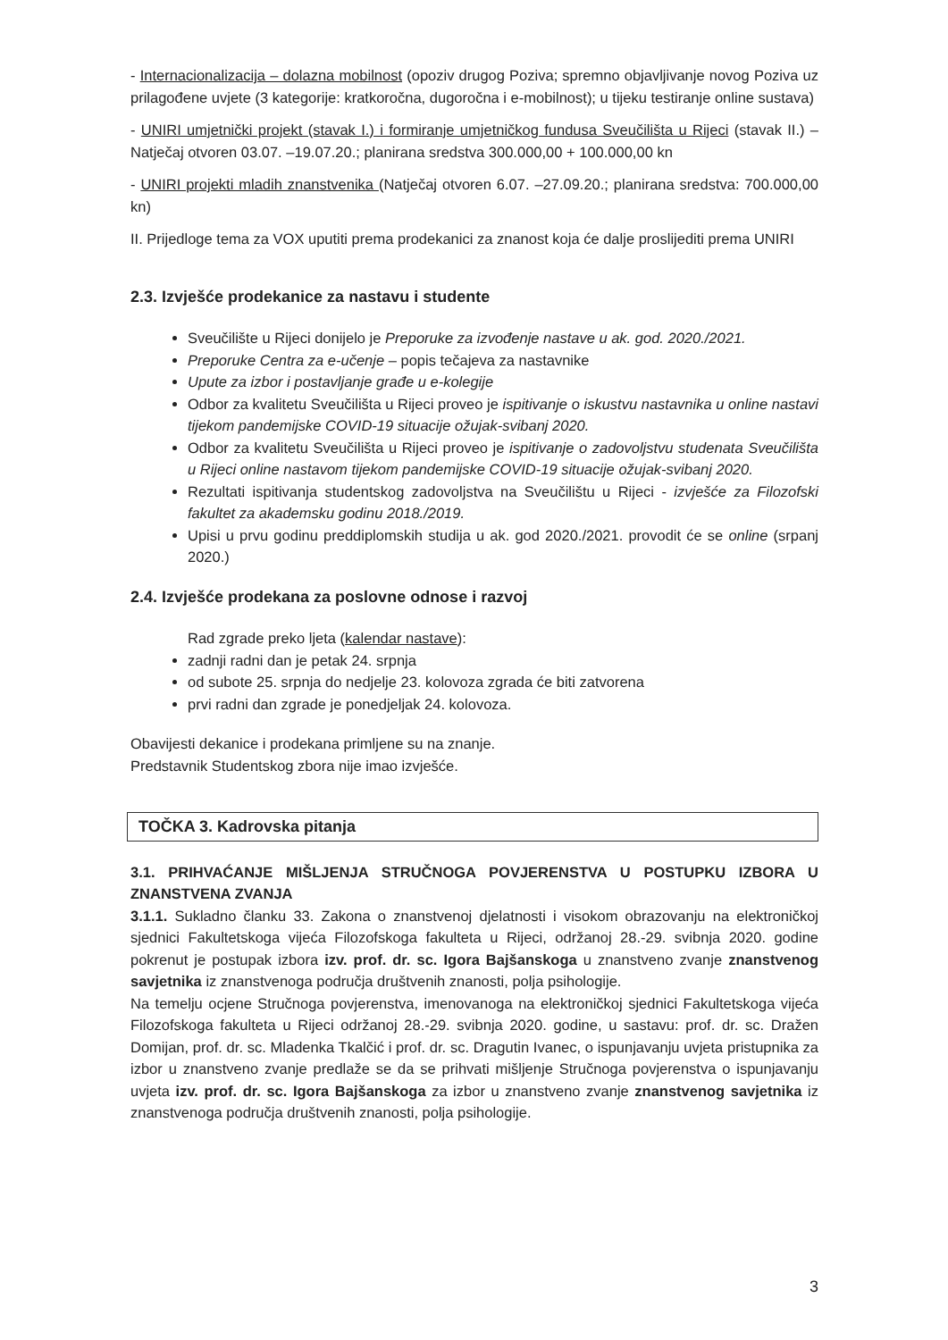- Internacionalizacija – dolazna mobilnost (opoziv drugog Poziva; spremno objavljivanje novog Poziva uz prilagođene uvjete (3 kategorije: kratkoročna, dugoročna i e-mobilnost); u tijeku testiranje online sustava)
- UNIRI umjetnički projekt (stavak I.) i formiranje umjetničkog fundusa Sveučilišta u Rijeci (stavak II.) – Natječaj otvoren 03.07. –19.07.20.; planirana sredstva 300.000,00 + 100.000,00 kn
- UNIRI projekti mladih znanstvenika (Natječaj otvoren 6.07. –27.09.20.; planirana sredstva: 700.000,00 kn)
II. Prijedloge tema za VOX uputiti prema prodekanici za znanost koja će dalje proslijediti prema UNIRI
2.3. Izvješće prodekanice za nastavu i studente
Sveučilište u Rijeci donijelo je Preporuke za izvođenje nastave u ak. god. 2020./2021.
Preporuke Centra za e-učenje – popis tečajeva za nastavnike
Upute za izbor i postavljanje građe u e-kolegije
Odbor za kvalitetu Sveučilišta u Rijeci proveo je ispitivanje o iskustvu nastavnika u online nastavi tijekom pandemijske COVID-19 situacije ožujak-svibanj 2020.
Odbor za kvalitetu Sveučilišta u Rijeci proveo je ispitivanje o zadovoljstvu studenata Sveučilišta u Rijeci online nastavom tijekom pandemijske COVID-19 situacije ožujak-svibanj 2020.
Rezultati ispitivanja studentskog zadovoljstva na Sveučilištu u Rijeci - izvješće za Filozofski fakultet za akademsku godinu 2018./2019.
Upisi u prvu godinu preddiplomskih studija u ak. god 2020./2021. provodit će se online (srpanj 2020.)
2.4. Izvješće prodekana za poslovne odnose i razvoj
Rad zgrade preko ljeta (kalendar nastave):
zadnji radni dan je petak 24. srpnja
od subote 25. srpnja do nedjelje 23. kolovoza zgrada će biti zatvorena
prvi radni dan zgrade je ponedjeljak 24. kolovoza.
Obavijesti dekanice i prodekana primljene su na znanje.
Predstavnik Studentskog zbora nije imao izvješće.
TOČKA 3. Kadrovska pitanja
3.1. PRIHVAĆANJE MIŠLJENJA STRUČNOGA POVJERENSTVA U POSTUPKU IZBORA U ZNANSTVENA ZVANJA
3.1.1. Sukladno članku 33. Zakona o znanstvenoj djelatnosti i visokom obrazovanju na elektroničkoj sjednici Fakultetskoga vijeća Filozofskoga fakulteta u Rijeci, održanoj 28.-29. svibnja 2020. godine pokrenut je postupak izbora izv. prof. dr. sc. Igora Bajšanskoga u znanstveno zvanje znanstvenog savjetnika iz znanstvenoga područja društvenih znanosti, polja psihologije.
Na temelju ocjene Stručnoga povjerenstva, imenovanoga na elektroničkoj sjednici Fakultetskoga vijeća Filozofskoga fakulteta u Rijeci održanoj 28.-29. svibnja 2020. godine, u sastavu: prof. dr. sc. Dražen Domijan, prof. dr. sc. Mladenka Tkalčić i prof. dr. sc. Dragutin Ivanec, o ispunjavanju uvjeta pristupnika za izbor u znanstveno zvanje predlaže se da se prihvati mišljenje Stručnoga povjerenstva o ispunjavanju uvjeta izv. prof. dr. sc. Igora Bajšanskoga za izbor u znanstveno zvanje znanstvenog savjetnika iz znanstvenoga područja društvenih znanosti, polja psihologije.
3